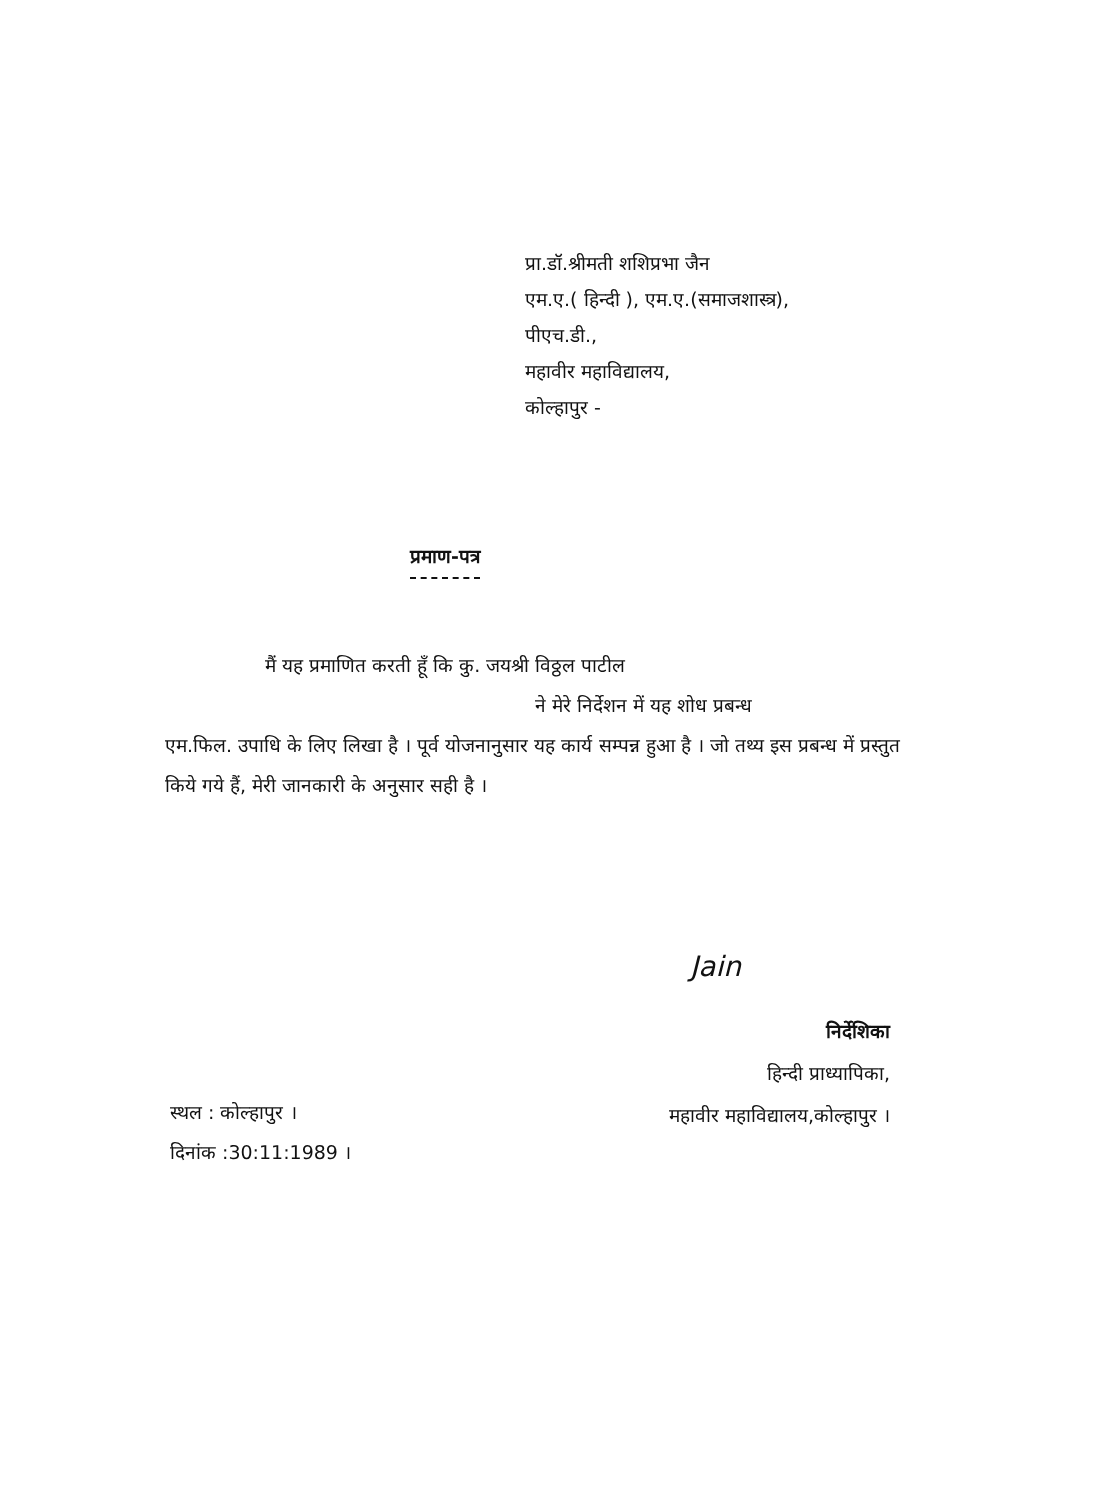प्रा.डॉ.श्रीमती शशिप्रभा जैन
एम.ए.( हिन्दी ), एम.ए.(समाजशास्त्र),
पीएच.डी.,
महावीर महाविद्यालय,
कोल्हापुर -
प्रमाण-पत्र
मैं यह प्रमाणित करती हूँ कि कु. जयश्री विठ्ठल पाटील
ने मेरे निर्देशन में यह शोध प्रबन्ध
एम.फिल. उपाधि के लिए लिखा है । पूर्व योजनानुसार यह कार्य सम्पन्न हुआ है । जो तथ्य इस प्रबन्ध में प्रस्तुत किये गये हैं, मेरी जानकारी के अनुसार सही है ।
Jain
निर्देशिका
हिन्दी प्राध्यापिका,
महावीर महाविद्यालय,कोल्हापुर ।
स्थल : कोल्हापुर ।
दिनांक :30:11:1989 ।